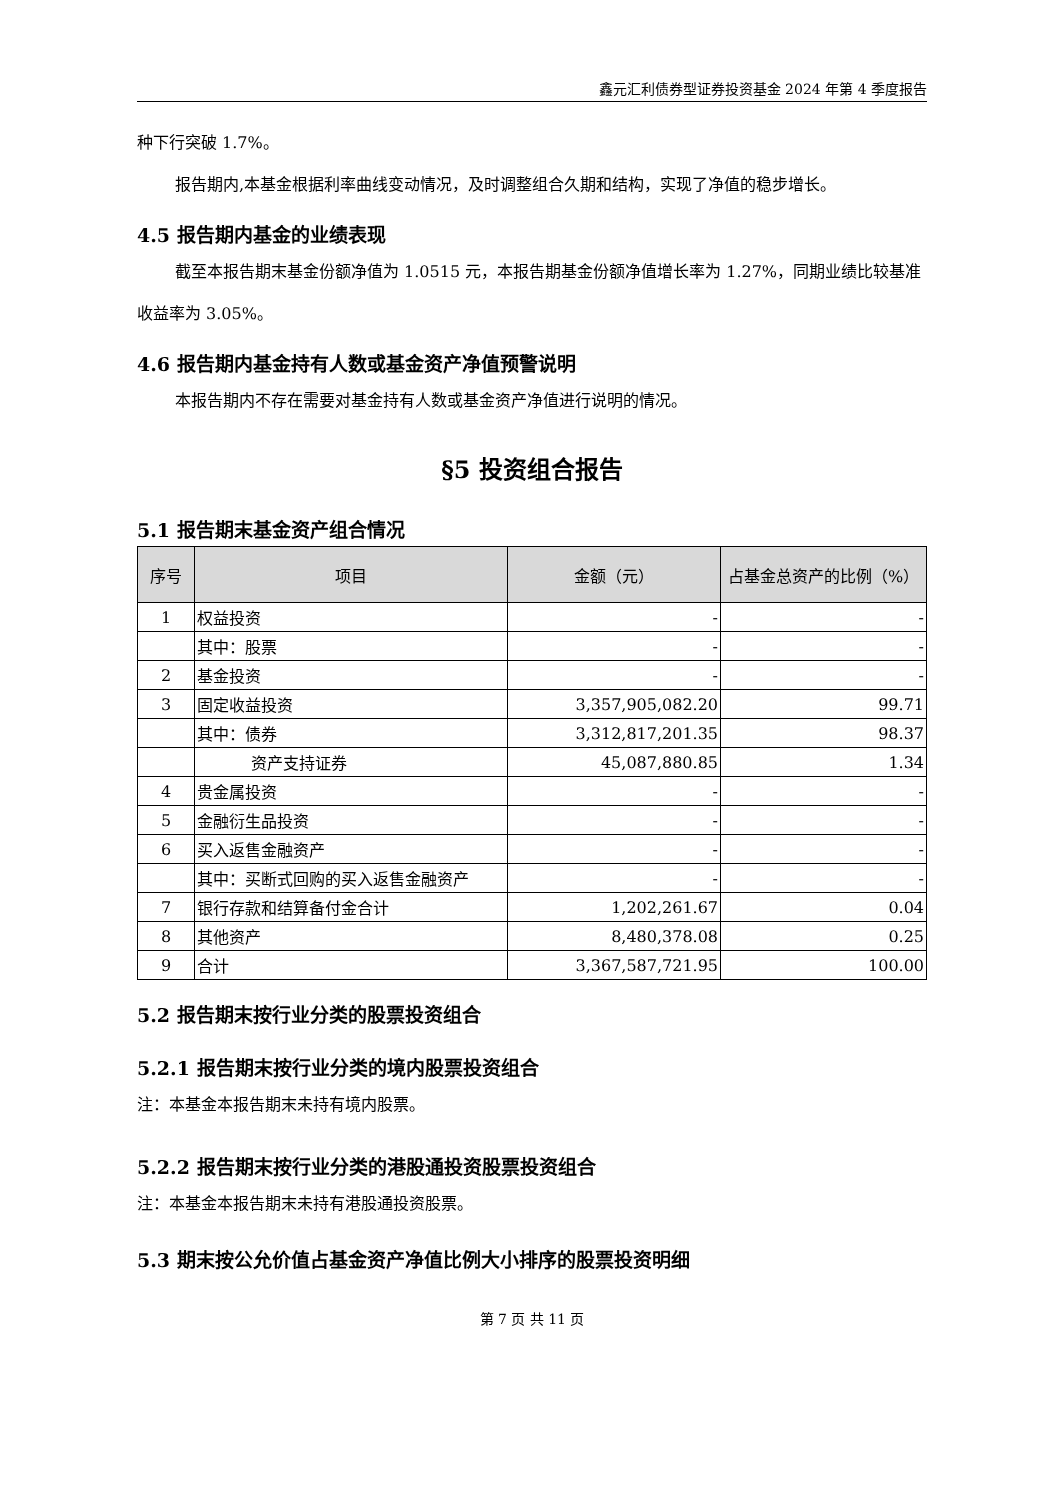鑫元汇利债券型证券投资基金 2024 年第 4 季度报告
种下行突破 1.7%。
报告期内,本基金根据利率曲线变动情况，及时调整组合久期和结构，实现了净值的稳步增长。
4.5 报告期内基金的业绩表现
截至本报告期末基金份额净值为 1.0515 元，本报告期基金份额净值增长率为 1.27%，同期业绩比较基准收益率为 3.05%。
4.6 报告期内基金持有人数或基金资产净值预警说明
本报告期内不存在需要对基金持有人数或基金资产净值进行说明的情况。
§5 投资组合报告
5.1 报告期末基金资产组合情况
| 序号 | 项目 | 金额（元） | 占基金总资产的比例（%） |
| --- | --- | --- | --- |
| 1 | 权益投资 | - | - |
| | 其中：股票 | - | - |
| 2 | 基金投资 | - | - |
| 3 | 固定收益投资 | 3,357,905,082.20 | 99.71 |
| | 其中：债券 | 3,312,817,201.35 | 98.37 |
| | 资产支持证券 | 45,087,880.85 | 1.34 |
| 4 | 贵金属投资 | - | - |
| 5 | 金融衍生品投资 | - | - |
| 6 | 买入返售金融资产 | - | - |
| | 其中：买断式回购的买入返售金融资产 | - | - |
| 7 | 银行存款和结算备付金合计 | 1,202,261.67 | 0.04 |
| 8 | 其他资产 | 8,480,378.08 | 0.25 |
| 9 | 合计 | 3,367,587,721.95 | 100.00 |
5.2 报告期末按行业分类的股票投资组合
5.2.1 报告期末按行业分类的境内股票投资组合
注：本基金本报告期末未持有境内股票。
5.2.2 报告期末按行业分类的港股通投资股票投资组合
注：本基金本报告期末未持有港股通投资股票。
5.3 期末按公允价值占基金资产净值比例大小排序的股票投资明细
第 7 页 共 11 页